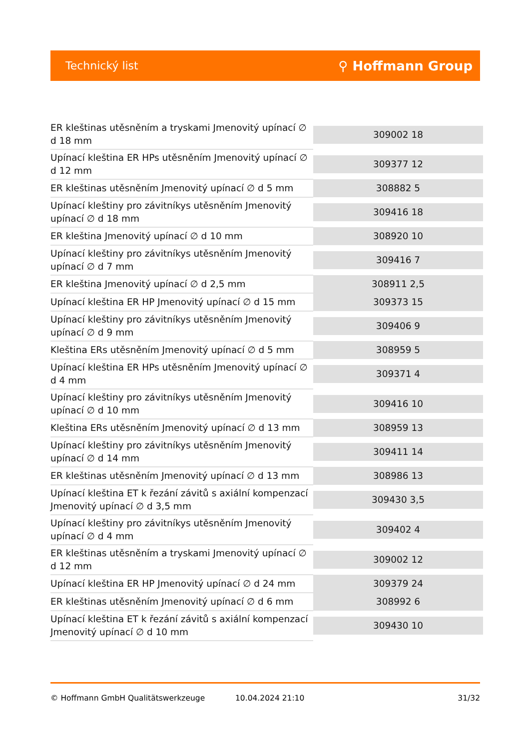Technický list ⚲ Hoffmann Group
| ER kleštinas utěsněním a tryskami Jmenovitý upínací ∅ d 18 mm | 309002 18 |
| Upínací kleština ER HPs utěsněním Jmenovitý upínací ∅ d 12 mm | 309377 12 |
| ER kleštinas utěsněním Jmenovitý upínací ∅ d 5 mm | 308882 5 |
| Upínací kleštiny pro závitníkys utěsněním Jmenovitý upínací ∅ d 18 mm | 309416 18 |
| ER kleština Jmenovitý upínací ∅ d 10 mm | 308920 10 |
| Upínací kleštiny pro závitníkys utěsněním Jmenovitý upínací ∅ d 7 mm | 309416 7 |
| ER kleština Jmenovitý upínací ∅ d 2,5 mm | 308911 2,5 |
| Upínací kleština ER HP Jmenovitý upínací ∅ d 15 mm | 309373 15 |
| Upínací kleštiny pro závitníkys utěsněním Jmenovitý upínací ∅ d 9 mm | 309406 9 |
| Kleština ERs utěsněním Jmenovitý upínací ∅ d 5 mm | 308959 5 |
| Upínací kleština ER HPs utěsněním Jmenovitý upínací ∅ d 4 mm | 309371 4 |
| Upínací kleštiny pro závitníkys utěsněním Jmenovitý upínací ∅ d 10 mm | 309416 10 |
| Kleština ERs utěsněním Jmenovitý upínací ∅ d 13 mm | 308959 13 |
| Upínací kleštiny pro závitníkys utěsněním Jmenovitý upínací ∅ d 14 mm | 309411 14 |
| ER kleštinas utěsněním Jmenovitý upínací ∅ d 13 mm | 308986 13 |
| Upínací kleština ET k řezání závitů s axiální kompenzací Jmenovitý upínací ∅ d 3,5 mm | 309430 3,5 |
| Upínací kleštiny pro závitníkys utěsněním Jmenovitý upínací ∅ d 4 mm | 309402 4 |
| ER kleštinas utěsněním a tryskami Jmenovitý upínací ∅ d 12 mm | 309002 12 |
| Upínací kleština ER HP Jmenovitý upínací ∅ d 24 mm | 309379 24 |
| ER kleštinas utěsněním Jmenovitý upínací ∅ d 6 mm | 308992 6 |
| Upínací kleština ET k řezání závitů s axiální kompenzací Jmenovitý upínací ∅ d 10 mm | 309430 10 |
© Hoffmann GmbH Qualitätswerkzeuge 10.04.2024 21:10 31/32